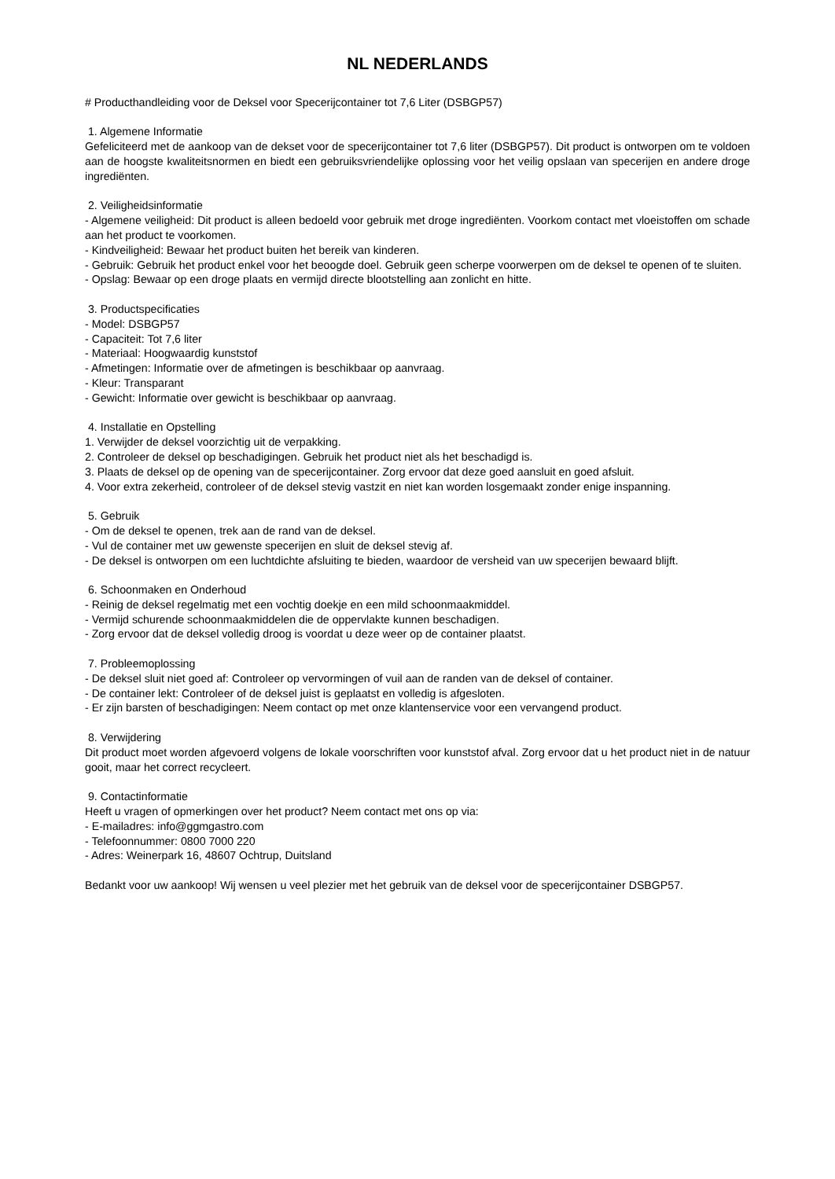NL NEDERLANDS
# Producthandleiding voor de Deksel voor Specerijcontainer tot 7,6 Liter (DSBGP57)
1. Algemene Informatie
Gefeliciteerd met de aankoop van de dekset voor de specerijcontainer tot 7,6 liter (DSBGP57). Dit product is ontworpen om te voldoen aan de hoogste kwaliteitsnormen en biedt een gebruiksvriendelijke oplossing voor het veilig opslaan van specerijen en andere droge ingrediënten.
2. Veiligheidsinformatie
- Algemene veiligheid: Dit product is alleen bedoeld voor gebruik met droge ingrediënten. Voorkom contact met vloeistoffen om schade aan het product te voorkomen.
- Kindveiligheid: Bewaar het product buiten het bereik van kinderen.
- Gebruik: Gebruik het product enkel voor het beoogde doel. Gebruik geen scherpe voorwerpen om de deksel te openen of te sluiten.
- Opslag: Bewaar op een droge plaats en vermijd directe blootstelling aan zonlicht en hitte.
3. Productspecificaties
- Model: DSBGP57
- Capaciteit: Tot 7,6 liter
- Materiaal: Hoogwaardig kunststof
- Afmetingen: Informatie over de afmetingen is beschikbaar op aanvraag.
- Kleur: Transparant
- Gewicht: Informatie over gewicht is beschikbaar op aanvraag.
4. Installatie en Opstelling
1. Verwijder de deksel voorzichtig uit de verpakking.
2. Controleer de deksel op beschadigingen. Gebruik het product niet als het beschadigd is.
3. Plaats de deksel op de opening van de specerijcontainer. Zorg ervoor dat deze goed aansluit en goed afsluit.
4. Voor extra zekerheid, controleer of de deksel stevig vastzit en niet kan worden losgemaakt zonder enige inspanning.
5. Gebruik
- Om de deksel te openen, trek aan de rand van de deksel.
- Vul de container met uw gewenste specerijen en sluit de deksel stevig af.
- De deksel is ontworpen om een luchtdichte afsluiting te bieden, waardoor de versheid van uw specerijen bewaard blijft.
6. Schoonmaken en Onderhoud
- Reinig de deksel regelmatig met een vochtig doekje en een mild schoonmaakmiddel.
- Vermijd schurende schoonmaakmiddelen die de oppervlakte kunnen beschadigen.
- Zorg ervoor dat de deksel volledig droog is voordat u deze weer op de container plaatst.
7. Probleemoplossing
- De deksel sluit niet goed af: Controleer op vervormingen of vuil aan de randen van de deksel of container.
- De container lekt: Controleer of de deksel juist is geplaatst en volledig is afgesloten.
- Er zijn barsten of beschadigingen: Neem contact op met onze klantenservice voor een vervangend product.
8. Verwijdering
Dit product moet worden afgevoerd volgens de lokale voorschriften voor kunststof afval. Zorg ervoor dat u het product niet in de natuur gooit, maar het correct recycleert.
9. Contactinformatie
Heeft u vragen of opmerkingen over het product? Neem contact met ons op via:
- E-mailadres: info@ggmgastro.com
- Telefoonnummer: 0800 7000 220
- Adres: Weinerpark 16, 48607 Ochtrup, Duitsland
Bedankt voor uw aankoop! Wij wensen u veel plezier met het gebruik van de deksel voor de specerijcontainer DSBGP57.